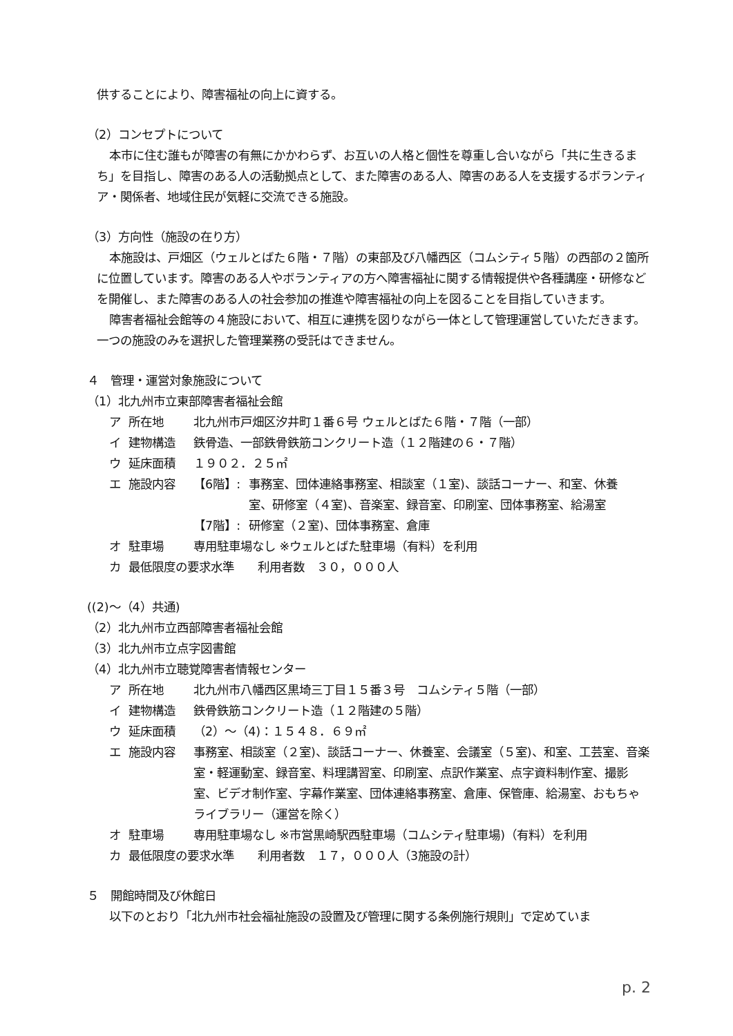供することにより、障害福祉の向上に資する。
（2）コンセプトについて
本市に住む誰もが障害の有無にかかわらず、お互いの人格と個性を尊重し合いながら「共に生きるまち」を目指し、障害のある人の活動拠点として、また障害のある人、障害のある人を支援するボランティア・関係者、地域住民が気軽に交流できる施設。
（3）方向性（施設の在り方）
本施設は、戸畑区（ウェルとばた６階・７階）の東部及び八幡西区（コムシティ５階）の西部の２箇所に位置しています。障害のある人やボランティアの方へ障害福祉に関する情報提供や各種講座・研修などを開催し、また障害のある人の社会参加の推進や障害福祉の向上を図ることを目指していきます。
障害者福祉会館等の４施設において、相互に連携を図りながら一体として管理運営していただきます。一つの施設のみを選択した管理業務の受託はできません。
４　管理・運営対象施設について
（1）北九州市立東部障害者福祉会館
ア 所在地 北九州市戸畑区汐井町１番６号 ウェルとばた６階・７階（一部）
イ 建物構造 鉄骨造、一部鉄骨鉄筋コンクリート造（１２階建の６・７階）
ウ 延床面積 １９０２．２５㎡
エ 施設内容 【6階】: 事務室、団体連絡事務室、相談室（１室)、談話コーナー、和室、休養室、研修室（４室)、音楽室、録音室、印刷室、団体事務室、給湯室
【7階】: 研修室（２室)、団体事務室、倉庫
オ 駐車場 専用駐車場なし ※ウェルとばた駐車場（有料）を利用
カ 最低限度の要求水準　　利用者数　３０，０００人
((2)～（4）共通)
（2）北九州市立西部障害者福祉会館
（3）北九州市立点字図書館
（4）北九州市立聴覚障害者情報センター
ア 所在地 北九州市八幡西区黒埼三丁目１５番３号　コムシティ５階（一部）
イ 建物構造 鉄骨鉄筋コンクリート造（１２階建の５階）
ウ 延床面積 （2）～（4)：１５４８．６９㎡
エ 施設内容 事務室、相談室（２室)、談話コーナー、休養室、会議室（５室)、和室、工芸室、音楽室・軽運動室、録音室、料理講習室、印刷室、点訳作業室、点字資料制作室、撮影室、ビデオ制作室、字幕作業室、団体連絡事務室、倉庫、保管庫、給湯室、おもちゃライブラリー（運営を除く）
オ 駐車場 専用駐車場なし ※市営黒崎駅西駐車場（コムシティ駐車場)（有料）を利用
カ 最低限度の要求水準　　利用者数　１７，０００人（3施設の計）
５　開館時間及び休館日
以下のとおり「北九州市社会福祉施設の設置及び管理に関する条例施行規則」で定めていま
p. 2